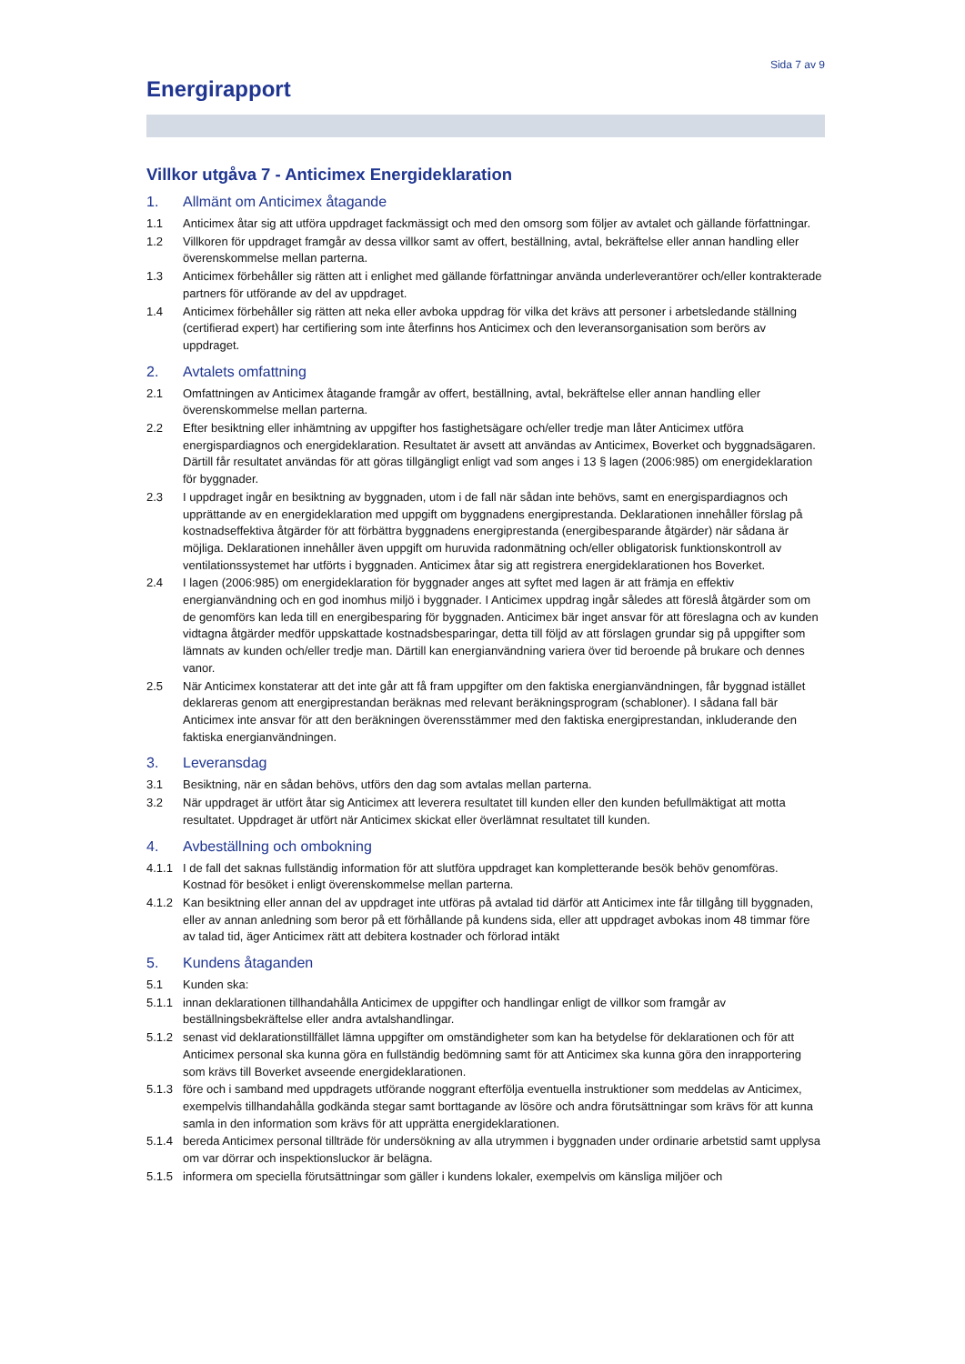Sida 7 av 9
Energirapport
Villkor utgåva 7 - Anticimex Energideklaration
1. Allmänt om Anticimex åtagande
1.1 Anticimex åtar sig att utföra uppdraget fackmässigt och med den omsorg som följer av avtalet och gällande författningar.
1.2 Villkoren för uppdraget framgår av dessa villkor samt av offert, beställning, avtal, bekräftelse eller annan handling eller överenskommelse mellan parterna.
1.3 Anticimex förbehåller sig rätten att i enlighet med gällande författningar använda underleverantörer och/eller kontrakterade partners för utförande av del av uppdraget.
1.4 Anticimex förbehåller sig rätten att neka eller avboka uppdrag för vilka det krävs att personer i arbetsledande ställning (certifierad expert) har certifiering som inte återfinns hos Anticimex och den leveransorganisation som berörs av uppdraget.
2. Avtalets omfattning
2.1 Omfattningen av Anticimex åtagande framgår av offert, beställning, avtal, bekräftelse eller annan handling eller överenskommelse mellan parterna.
2.2 Efter besiktning eller inhämtning av uppgifter hos fastighetsägare och/eller tredje man låter Anticimex utföra energispardiagnos och energideklaration. Resultatet är avsett att användas av Anticimex, Boverket och byggnadsägaren. Därtill får resultatet användas för att göras tillgängligt enligt vad som anges i 13 § lagen (2006:985) om energideklaration för byggnader.
2.3 I uppdraget ingår en besiktning av byggnaden, utom i de fall när sådan inte behövs, samt en energispardiagnos och upprättande av en energideklaration med uppgift om byggnadens energiprestanda. Deklarationen innehåller förslag på kostnadseffektiva åtgärder för att förbättra byggnadens energiprestanda (energibesparande åtgärder) när sådana är möjliga. Deklarationen innehåller även uppgift om huruvida radonmätning och/eller obligatorisk funktionskontroll av ventilationssystemet har utförts i byggnaden. Anticimex åtar sig att registrera energideklarationen hos Boverket.
2.4 I lagen (2006:985) om energideklaration för byggnader anges att syftet med lagen är att främja en effektiv energianvändning och en god inomhus miljö i byggnader. I Anticimex uppdrag ingår således att föreslå åtgärder som om de genomförs kan leda till en energibesparing för byggnaden. Anticimex bär inget ansvar för att föreslagna och av kunden vidtagna åtgärder medför uppskattade kostnadsbesparingar, detta till följd av att förslagen grundar sig på uppgifter som lämnats av kunden och/eller tredje man. Därtill kan energianvändning variera över tid beroende på brukare och dennes vanor.
2.5 När Anticimex konstaterar att det inte går att få fram uppgifter om den faktiska energianvändningen, får byggnad istället deklareras genom att energiprestandan beräknas med relevant beräkningsprogram (schabloner). I sådana fall bär Anticimex inte ansvar för att den beräkningen överensstämmer med den faktiska energiprestandan, inkluderande den faktiska energianvändningen.
3. Leveransdag
3.1 Besiktning, när en sådan behövs, utförs den dag som avtalas mellan parterna.
3.2 När uppdraget är utfört åtar sig Anticimex att leverera resultatet till kunden eller den kunden befullmäktigat att motta resultatet. Uppdraget är utfört när Anticimex skickat eller överlämnat resultatet till kunden.
4. Avbeställning och ombokning
4.1.1 I de fall det saknas fullständig information för att slutföra uppdraget kan kompletterande besök behöv genomföras. Kostnad för besöket i enligt överenskommelse mellan parterna.
4.1.2 Kan besiktning eller annan del av uppdraget inte utföras på avtalad tid därför att Anticimex inte får tillgång till byggnaden, eller av annan anledning som beror på ett förhållande på kundens sida, eller att uppdraget avbokas inom 48 timmar före av talad tid, äger Anticimex rätt att debitera kostnader och förlorad intäkt
5. Kundens åtaganden
5.1 Kunden ska:
5.1.1 innan deklarationen tillhandahålla Anticimex de uppgifter och handlingar enligt de villkor som framgår av beställningsbekräftelse eller andra avtalshandlingar.
5.1.2 senast vid deklarationstillfället lämna uppgifter om omständigheter som kan ha betydelse för deklarationen och för att Anticimex personal ska kunna göra en fullständig bedömning samt för att Anticimex ska kunna göra den inrapportering som krävs till Boverket avseende energideklarationen.
5.1.3 före och i samband med uppdragets utförande noggrant efterfölja eventuella instruktioner som meddelas av Anticimex, exempelvis tillhandahålla godkända stegar samt borttagande av lösöre och andra förutsättningar som krävs för att kunna samla in den information som krävs för att upprätta energideklarationen.
5.1.4 bereda Anticimex personal tillträde för undersökning av alla utrymmen i byggnaden under ordinarie arbetstid samt upplysa om var dörrar och inspektionsluckor är belägna.
5.1.5 informera om speciella förutsättningar som gäller i kundens lokaler, exempelvis om känsliga miljöer och